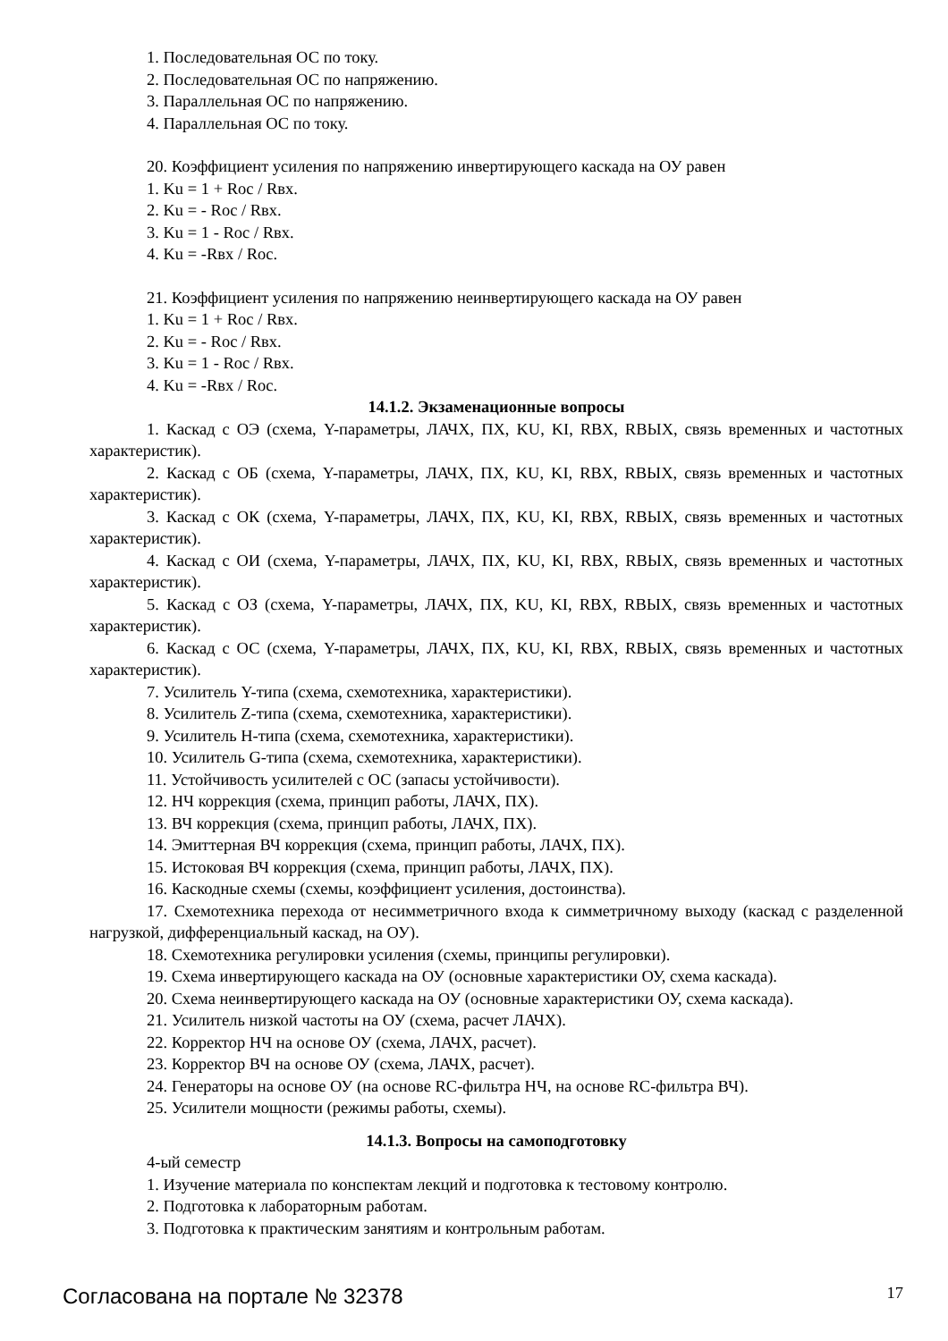1. Последовательная ОС по току.
2. Последовательная ОС по напряжению.
3. Параллельная ОС по напряжению.
4. Параллельная ОС по току.
20. Коэффициент усиления по напряжению инвертирующего каскада на ОУ равен
1. Ku = 1 + Roc / Rвх.
2. Ku = - Roc / Rвх.
3. Ku = 1 - Roc / Rвх.
4. Ku = -Rвх / Roc.
21. Коэффициент усиления по напряжению неинвертирующего каскада на ОУ равен
1. Ku = 1 + Roc / Rвх.
2. Ku = - Roc / Rвх.
3. Ku = 1 - Roc / Rвх.
4. Ku = -Rвх / Roc.
14.1.2. Экзаменационные вопросы
1. Каскад с ОЭ (схема, Y-параметры, ЛАЧХ, ПХ, KU, KI, RВХ, RВЫХ, связь временных и частотных характеристик).
2. Каскад с ОБ (схема, Y-параметры, ЛАЧХ, ПХ, KU, KI, RВХ, RВЫХ, связь временных и частотных характеристик).
3. Каскад с ОК (схема, Y-параметры, ЛАЧХ, ПХ, KU, KI, RВХ, RВЫХ, связь временных и частотных характеристик).
4. Каскад с ОИ (схема, Y-параметры, ЛАЧХ, ПХ, KU, KI, RВХ, RВЫХ, связь временных и частотных характеристик).
5. Каскад с ОЗ (схема, Y-параметры, ЛАЧХ, ПХ, KU, KI, RВХ, RВЫХ, связь временных и частотных характеристик).
6. Каскад с ОС (схема, Y-параметры, ЛАЧХ, ПХ, KU, KI, RВХ, RВЫХ, связь временных и частотных характеристик).
7. Усилитель Y-типа (схема, схемотехника, характеристики).
8. Усилитель Z-типа (схема, схемотехника, характеристики).
9. Усилитель H-типа (схема, схемотехника, характеристики).
10. Усилитель G-типа (схема, схемотехника, характеристики).
11. Устойчивость усилителей с ОС (запасы устойчивости).
12. НЧ коррекция (схема, принцип работы, ЛАЧХ, ПХ).
13. ВЧ коррекция (схема, принцип работы, ЛАЧХ, ПХ).
14. Эмиттерная ВЧ коррекция (схема, принцип работы, ЛАЧХ, ПХ).
15. Истоковая ВЧ коррекция (схема, принцип работы, ЛАЧХ, ПХ).
16. Каскодные схемы (схемы, коэффициент усиления, достоинства).
17. Схемотехника перехода от несимметричного входа к симметричному выходу (каскад с разделенной нагрузкой, дифференциальный каскад, на ОУ).
18. Схемотехника регулировки усиления (схемы, принципы регулировки).
19. Схема инвертирующего каскада на ОУ (основные характеристики ОУ, схема каскада).
20. Схема неинвертирующего каскада на ОУ (основные характеристики ОУ, схема каскада).
21. Усилитель низкой частоты на ОУ (схема, расчет ЛАЧХ).
22. Корректор НЧ на основе ОУ (схема, ЛАЧХ, расчет).
23. Корректор ВЧ на основе ОУ (схема, ЛАЧХ, расчет).
24. Генераторы на основе ОУ (на основе RC-фильтра НЧ, на основе RC-фильтра ВЧ).
25. Усилители мощности (режимы работы, схемы).
14.1.3. Вопросы на самоподготовку
4-ый семестр
1. Изучение материала по конспектам лекций и подготовка к тестовому контролю.
2. Подготовка к лабораторным работам.
3. Подготовка к практическим занятиям и контрольным работам.
Согласована на портале № 32378 17